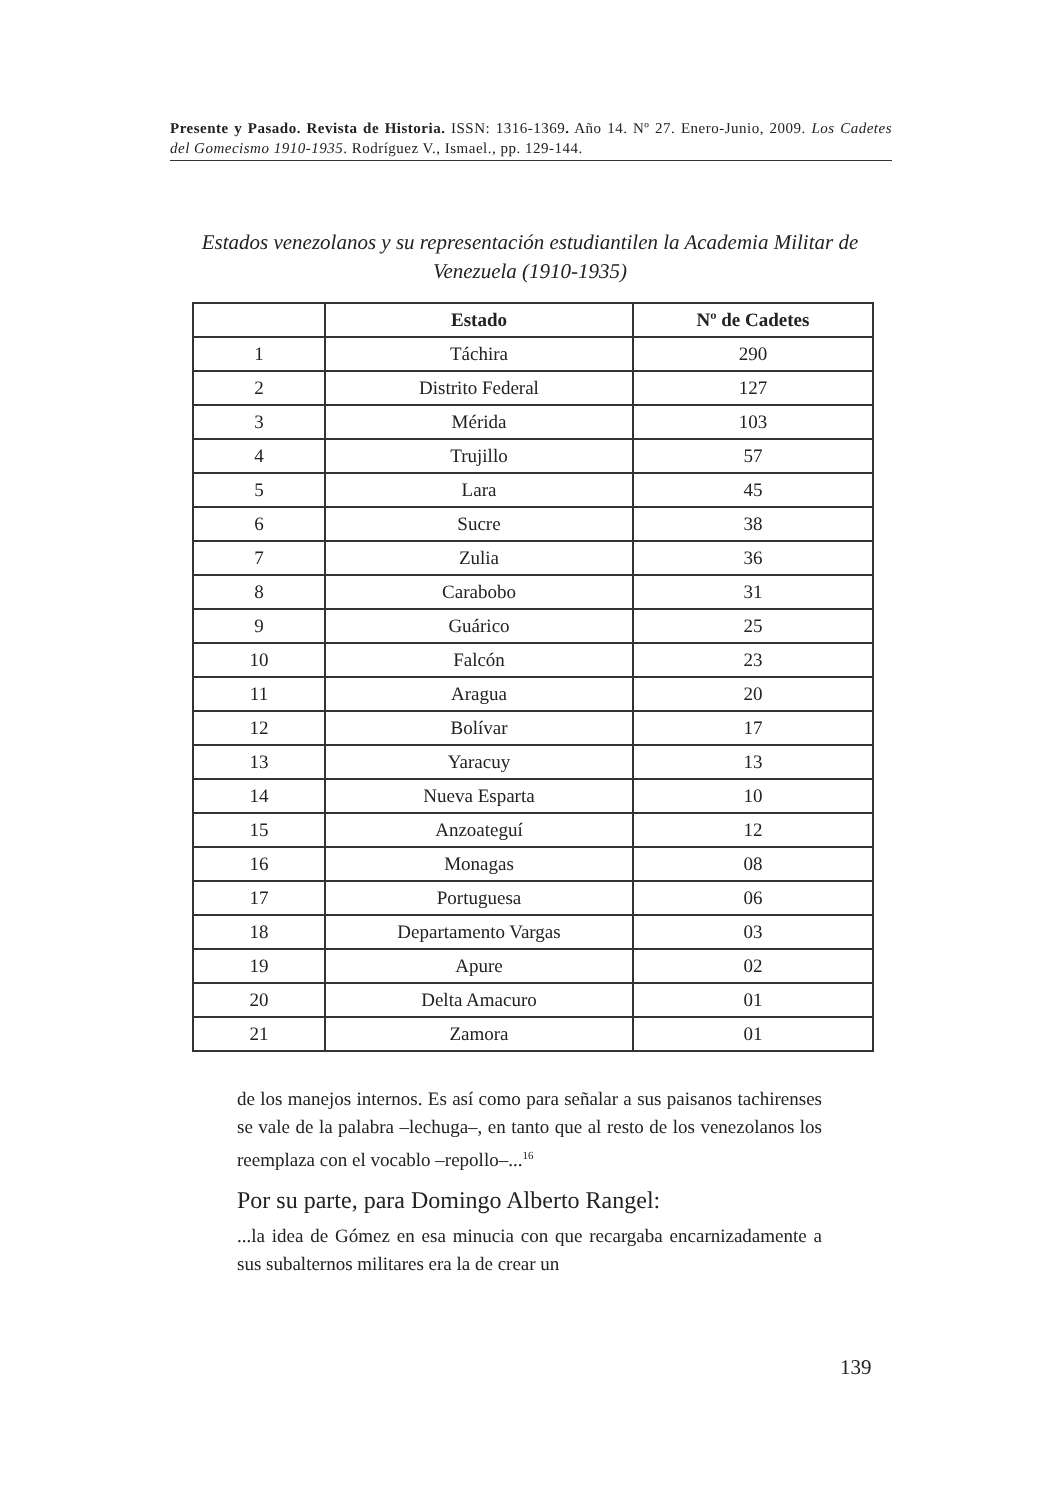Presente y Pasado. Revista de Historia. ISSN: 1316-1369. Año 14. Nº 27. Enero-Junio, 2009. Los Cadetes del Gomecismo 1910-1935. Rodríguez V., Ismael., pp. 129-144.
Estados venezolanos y su representación estudiantilen la Academia Militar de Venezuela (1910-1935)
| | Estado | Nº de Cadetes |
| --- | --- | --- |
| 1 | Táchira | 290 |
| 2 | Distrito Federal | 127 |
| 3 | Mérida | 103 |
| 4 | Trujillo | 57 |
| 5 | Lara | 45 |
| 6 | Sucre | 38 |
| 7 | Zulia | 36 |
| 8 | Carabobo | 31 |
| 9 | Guárico | 25 |
| 10 | Falcón | 23 |
| 11 | Aragua | 20 |
| 12 | Bolívar | 17 |
| 13 | Yaracuy | 13 |
| 14 | Nueva Esparta | 10 |
| 15 | Anzoateguí | 12 |
| 16 | Monagas | 08 |
| 17 | Portuguesa | 06 |
| 18 | Departamento Vargas | 03 |
| 19 | Apure | 02 |
| 20 | Delta Amacuro | 01 |
| 21 | Zamora | 01 |
de los manejos internos. Es así como para señalar a sus paisanos tachirenses se vale de la palabra –lechuga–, en tanto que al resto de los venezolanos los reemplaza con el vocablo –repollo–...<sup>16</sup>
Por su parte, para Domingo Alberto Rangel:
...la idea de Gómez en esa minucia con que recargaba encarnizadamente a sus subalternos militares era la de crear un
139